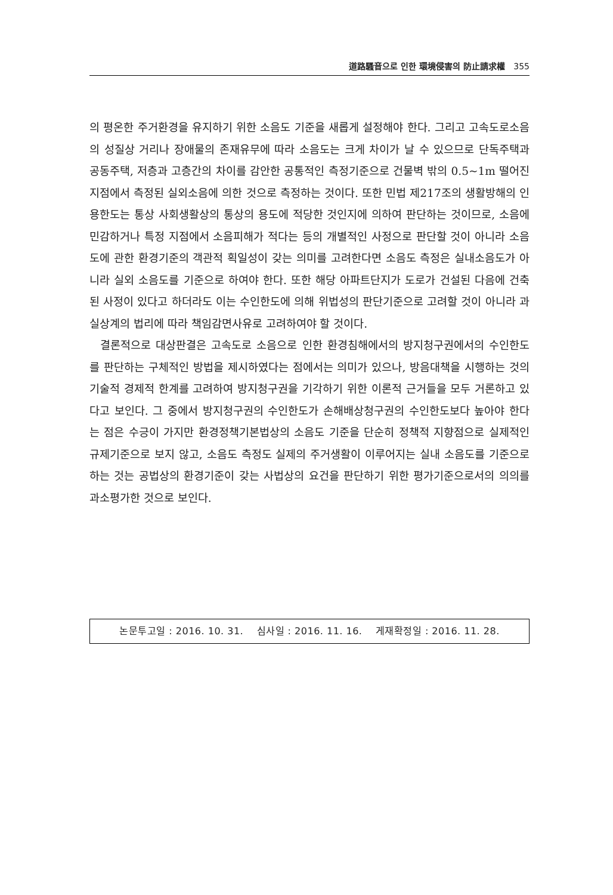道路騷音으로 인한 環境侵害의 防止請求權 355
의 평온한 주거환경을 유지하기 위한 소음도 기준을 새롭게 설정해야 한다. 그리고 고속도로소음의 성질상 거리나 장애물의 존재유무에 따라 소음도는 크게 차이가 날 수 있으므로 단독주택과 공동주택, 저층과 고층간의 차이를 감안한 공통적인 측정기준으로 건물벽 밖의 0.5~1m 떨어진 지점에서 측정된 실외소음에 의한 것으로 측정하는 것이다. 또한 민법 제217조의 생활방해의 인용한도는 통상 사회생활상의 통상의 용도에 적당한 것인지에 의하여 판단하는 것이므로, 소음에 민감하거나 특정 지점에서 소음피해가 적다는 등의 개별적인 사정으로 판단할 것이 아니라 소음도에 관한 환경기준의 객관적 획일성이 갖는 의미를 고려한다면 소음도 측정은 실내소음도가 아니라 실외 소음도를 기준으로 하여야 한다. 또한 해당 아파트단지가 도로가 건설된 다음에 건축된 사정이 있다고 하더라도 이는 수인한도에 의해 위법성의 판단기준으로 고려할 것이 아니라 과실상계의 법리에 따라 책임감면사유로 고려하여야 할 것이다.
결론적으로 대상판결은 고속도로 소음으로 인한 환경침해에서의 방지청구권에서의 수인한도를 판단하는 구체적인 방법을 제시하였다는 점에서는 의미가 있으나, 방음대책을 시행하는 것의 기술적 경제적 한계를 고려하여 방지청구권을 기각하기 위한 이론적 근거들을 모두 거론하고 있다고 보인다. 그 중에서 방지청구권의 수인한도가 손해배상청구권의 수인한도보다 높아야 한다는 점은 수긍이 가지만 환경정책기본법상의 소음도 기준을 단순히 정책적 지향점으로 실제적인 규제기준으로 보지 않고, 소음도 측정도 실제의 주거생활이 이루어지는 실내 소음도를 기준으로 하는 것는 공법상의 환경기준이 갖는 사법상의 요건을 판단하기 위한 평가기준으로서의 의의를 과소평가한 것으로 보인다.
논문투고일 : 2016. 10. 31. 심사일 : 2016. 11. 16. 게재확정일 : 2016. 11. 28.